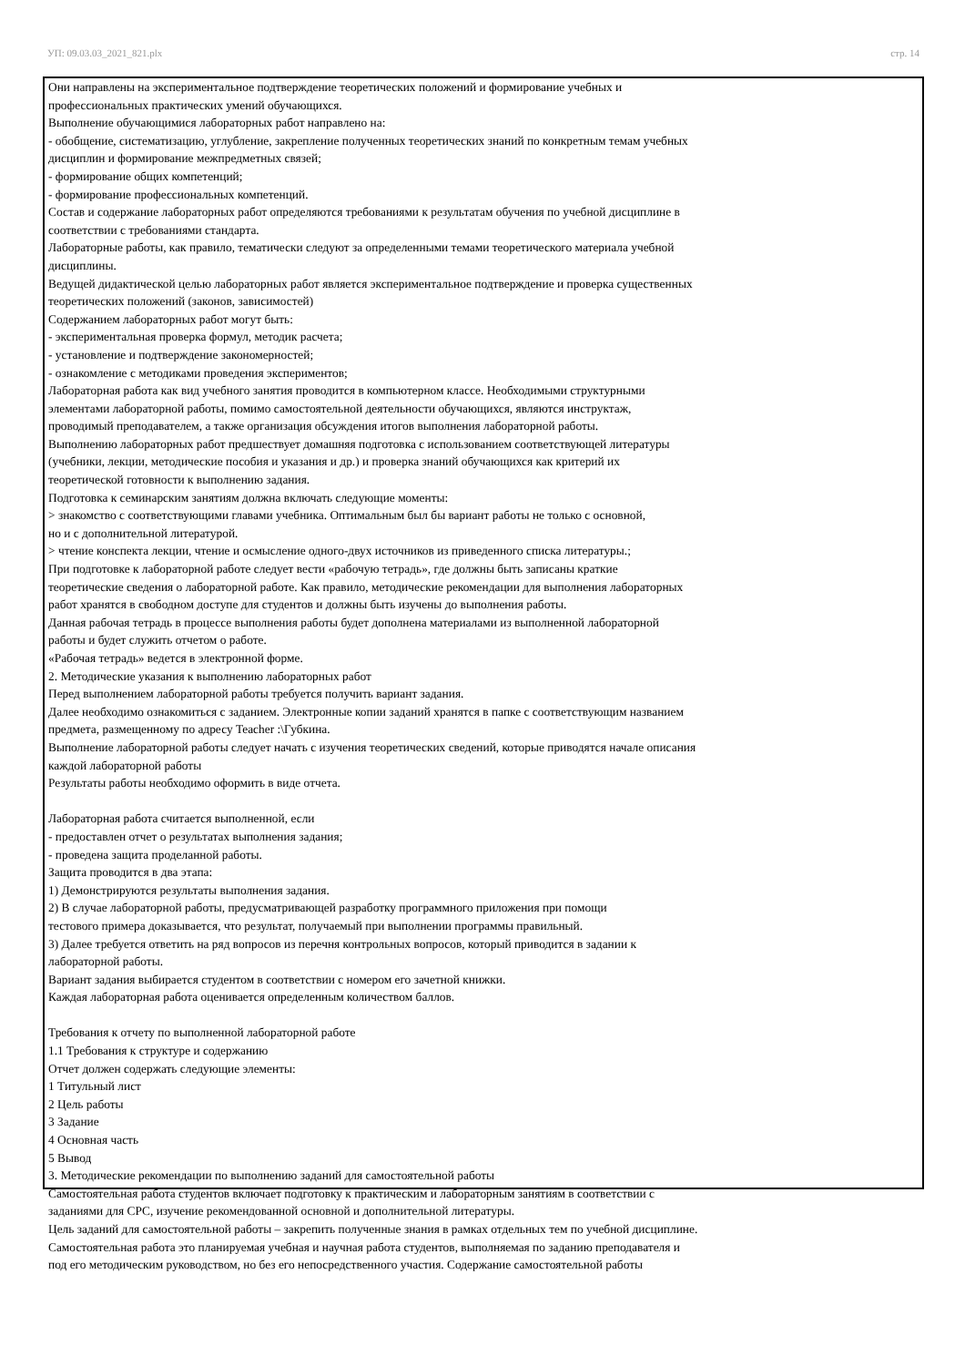УП: 09.03.03_2021_821.plx стр. 14
Они направлены на экспериментальное подтверждение теоретических положений и формирование учебных и
профессиональных практических умений обучающихся.
Выполнение обучающимися лабораторных работ направлено на:
- обобщение, систематизацию, углубление, закрепление полученных теоретических знаний по конкретным темам учебных
дисциплин и формирование межпредметных связей;
- формирование общих компетенций;
- формирование профессиональных компетенций.
Состав и содержание лабораторных работ определяются требованиями к результатам обучения по учебной дисциплине в
соответствии с требованиями стандарта.
Лабораторные работы, как правило, тематически следуют за определенными темами теоретического материала учебной
дисциплины.
Ведущей дидактической целью лабораторных работ является экспериментальное подтверждение и проверка существенных
теоретических положений (законов, зависимостей)
Содержанием лабораторных работ могут быть:
- экспериментальная проверка формул, методик расчета;
- установление и подтверждение закономерностей;
- ознакомление с методиками проведения экспериментов;
Лабораторная работа как вид учебного занятия проводится в компьютерном классе. Необходимыми структурными
элементами лабораторной работы, помимо самостоятельной деятельности обучающихся, являются инструктаж,
проводимый преподавателем, а также организация обсуждения итогов выполнения лабораторной работы.
Выполнению лабораторных работ предшествует домашняя подготовка с использованием соответствующей литературы
(учебники, лекции, методические пособия и указания и др.) и проверка знаний обучающихся как критерий их
теоретической готовности к выполнению задания.
Подготовка к семинарским занятиям должна включать следующие моменты:
> знакомство с соответствующими главами учебника. Оптимальным был бы вариант работы не только с основной,
но и с дополнительной литературой.
> чтение конспекта лекции, чтение и осмысление одного-двух источников из приведенного списка литературы.;
При подготовке к лабораторной работе следует вести «рабочую тетрадь», где должны быть записаны краткие
теоретические сведения о лабораторной работе. Как правило, методические рекомендации для выполнения лабораторных
работ хранятся в свободном доступе для студентов и должны быть изучены до выполнения работы.
Данная рабочая тетрадь в процессе выполнения работы будет дополнена материалами из выполненной лабораторной
работы и будет служить отчетом о работе.
«Рабочая тетрадь» ведется в электронной форме.
2. Методические указания к выполнению лабораторных работ
Перед выполнением лабораторной работы требуется получить вариант задания.
Далее необходимо ознакомиться с заданием. Электронные копии заданий хранятся в папке с соответствующим названием
предмета, размещенному по адресу Teacher :\Губкина.
Выполнение лабораторной работы следует начать с изучения теоретических сведений, которые приводятся начале описания
каждой лабораторной работы
Результаты работы необходимо оформить в виде отчета.
Лабораторная работа считается выполненной, если
- предоставлен отчет о результатах выполнения задания;
- проведена защита проделанной работы.
Защита проводится в два этапа:
1) Демонстрируются результаты выполнения задания.
2) В случае лабораторной работы, предусматривающей разработку программного приложения при помощи
тестового примера доказывается, что результат, получаемый при выполнении программы правильный.
3) Далее требуется ответить на ряд вопросов из перечня контрольных вопросов, который приводится в задании к
лабораторной работы.
Вариант задания выбирается студентом в соответствии с номером его зачетной книжки.
Каждая лабораторная работа оценивается определенным количеством баллов.
Требования к отчету по выполненной лабораторной работе
1.1 Требования к структуре и содержанию
Отчет должен содержать следующие элементы:
1 Титульный лист
2 Цель работы
3 Задание
4 Основная часть
5 Вывод
3. Методические рекомендации по выполнению заданий для самостоятельной работы
Самостоятельная работа студентов включает подготовку к практическим и лабораторным занятиям в соответствии с
заданиями для СРС, изучение рекомендованной основной и дополнительной литературы.
Цель заданий для самостоятельной работы – закрепить полученные знания в рамках отдельных тем по учебной дисциплине.
Самостоятельная работа это планируемая учебная и научная работа студентов, выполняемая по заданию преподавателя и
под его методическим руководством, но без его непосредственного участия. Содержание самостоятельной работы